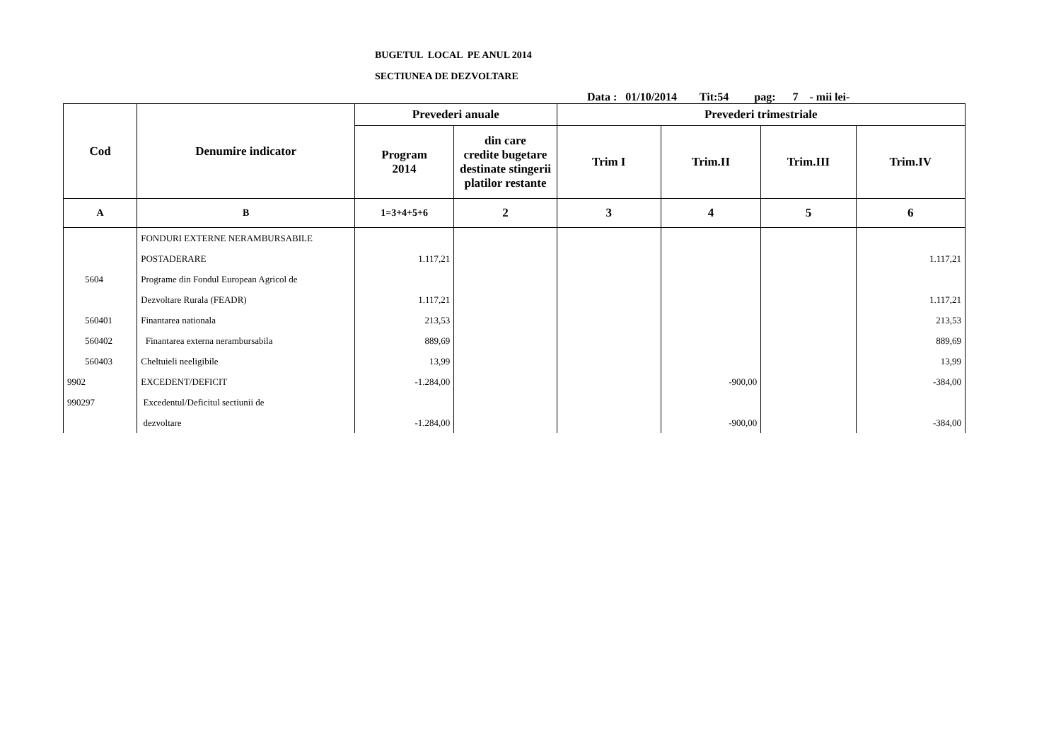BUGETUL LOCAL PE ANUL 2014
SECTIUNEA DE DEZVOLTARE
Data : 01/10/2014 Tit:54 pag: 7 - mii lei-
| Cod | Denumire indicator | Prevederi anuale | | Prevederi trimestriale | | | |
| --- | --- | --- | --- | --- | --- | --- | --- |
| | | Program 2014 | din care credite bugetare destinate stingerii platilor restante | Trim I | Trim.II | Trim.III | Trim.IV |
| A | B | 1=3+4+5+6 | 2 | 3 | 4 | 5 | 6 |
| | FONDURI EXTERNE NERAMBURSABILE | | | | | | |
| | POSTADERARE | 1.117,21 | | | | | 1.117,21 |
| 5604 | Programe din Fondul European Agricol de | | | | | | |
| | Dezvoltare Rurala (FEADR) | 1.117,21 | | | | | 1.117,21 |
| 560401 | Finantarea nationala | 213,53 | | | | | 213,53 |
| 560402 | Finantarea externa nerambursabila | 889,69 | | | | | 889,69 |
| 560403 | Cheltuieli neeligibile | 13,99 | | | | | 13,99 |
| 9902 | EXCEDENT/DEFICIT | -1.284,00 | | | -900,00 | | -384,00 |
| 990297 | Excedentul/Deficitul sectiunii de | | | | | | |
| | dezvoltare | -1.284,00 | | | -900,00 | | -384,00 |